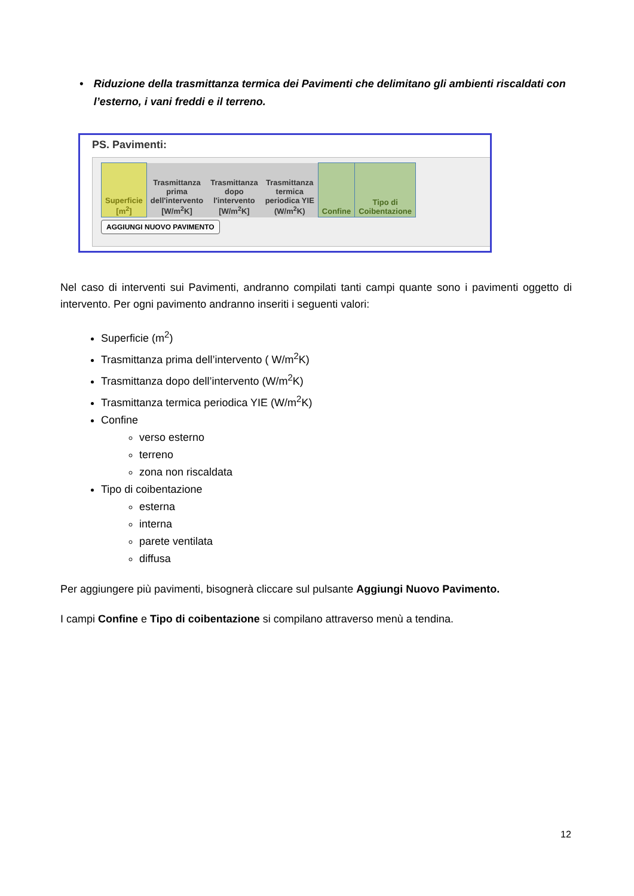• Riduzione della trasmittanza termica dei Pavimenti che delimitano gli ambienti riscaldati con l’esterno, i vani freddi e il terreno.
PS. Pavimenti:
| Superficie [m<sup>2</sup>] | Trasmittanza prima dell'intervento [W/m<sup>2</sup>K] | Trasmittanza dopo l'intervento [W/m<sup>2</sup>K] | Trasmittanza termica periodica YIE (W/m<sup>2</sup>K) | Confine | Tipo di Coibentazione |
| --- | --- | --- | --- | --- | --- |
AGGIUNGI NUOVO PAVIMENTO
Nel caso di interventi sui Pavimenti, andranno compilati tanti campi quante sono i pavimenti oggetto di intervento. Per ogni pavimento andranno inseriti i seguenti valori:
Superficie (m<sup>2</sup>)
Trasmittanza prima dell’intervento ( W/m<sup>2</sup>K)
Trasmittanza dopo dell’intervento (W/m<sup>2</sup>K)
Trasmittanza termica periodica YIE (W/m<sup>2</sup>K)
Confine
verso esterno
terreno
zona non riscaldata
Tipo di coibentazione
esterna
interna
parete ventilata
diffusa
Per aggiungere più pavimenti, bisognerà cliccare sul pulsante Aggiungi Nuovo Pavimento.
I campi Confine e Tipo di coibentazione si compilano attraverso menù a tendina.
12